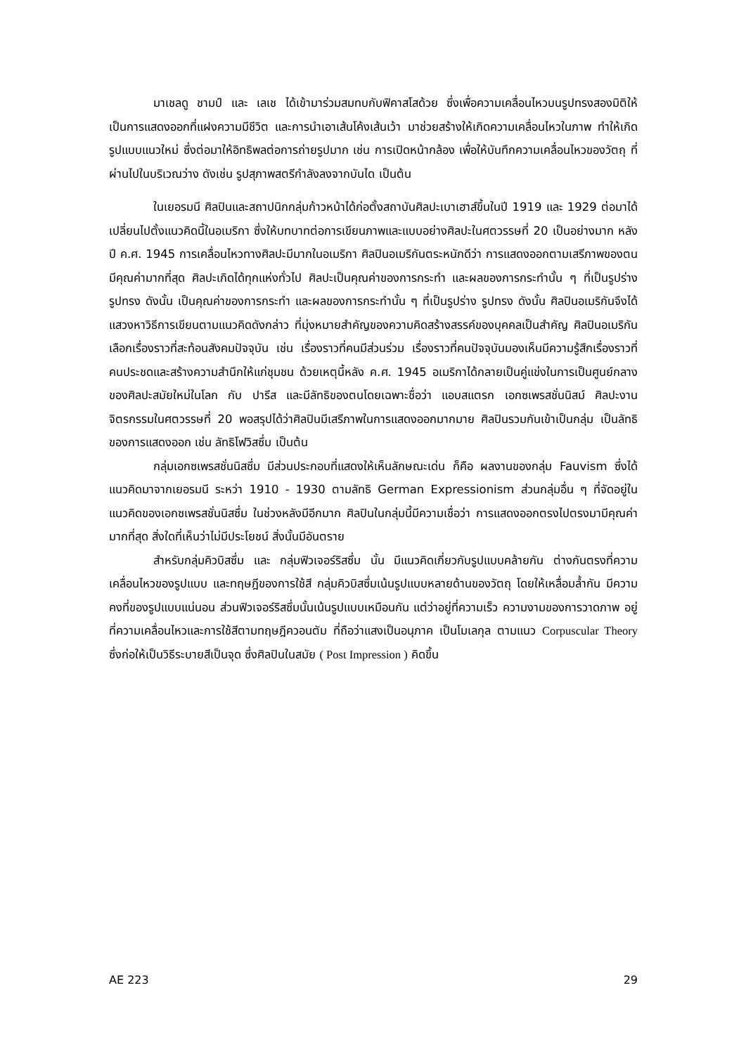มาเชลดู ชามป์ และ เลเช ได้เข้ามาร่วมสมทบกับฟิคาสโสด้วย ซึ่งเพื่อความเคลื่อนไหวบนรูปทรงสองมิติให้เป็นการแสดงออกที่แฝงความมีชีวิต และการนำเอาเส้นโค้งเส้นเว้า มาช่วยสร้างให้เกิดความเคลื่อนไหวในภาพ ทำให้เกิดรูปแบบแนวใหม่ ซึ่งต่อมาให้อิทธิพลต่อการถ่ายรูปมาก เช่น การเปิดหน้ากล้อง เพื่อให้บันทึกความเคลื่อนไหวของวัตถุ ที่ผ่านไปในบริเวณว่าง ดังเช่น รูปสุภาพสตรีกำลังลงจากบันได เป็นต้น
ในเยอรมนี ศิลปินและสถาปนิกกลุ่มก้าวหน้าได้ก่อตั้งสถาบันศิลปะเบาเฮาส์ขึ้นในปี 1919 และ 1929 ต่อมาได้เปลี่ยนไปตั้งแนวคิดนี้ในอเมริกา ซึ่งให้บทบาทต่อการเขียนภาพและแบบอย่างศิลปะในศตวรรษที่ 20 เป็นอย่างมาก หลังปี ค.ศ. 1945 การเคลื่อนไหวทางศิลปะมีมากในอเมริกา ศิลปินอเมริกันตระหนักดีว่า การแสดงออกตามเสรีภาพของตนมีคุณค่ามากที่สุด ศิลปะเกิดได้ทุกแห่งทั่วไป ศิลปะเป็นคุณค่าของการกระทำ และผลของการกระทำนั้น ๆ ที่เป็นรูปร่าง รูปทรง ดังนั้น เป็นคุณค่าของการกระทำ และผลของการกระทำนั้น ๆ ที่เป็นรูปร่าง รูปทรง ดังนั้น ศิลปินอเมริกันจึงได้แสวงหาวิธีการเขียนตามแนวคิดดังกล่าว ที่มุ่งหมายสำคัญของความคิดสร้างสรรค์ของบุคคลเป็นสำคัญ ศิลปินอเมริกันเลือกเรื่องราวที่สะท้อนสังคมปัจจุบัน เช่น เรื่องราวที่คนมีส่วนร่วม เรื่องราวที่คนปัจจุบันมองเห็นมีความรู้สึกเรื่องราวที่คนประชดและสร้างความสำนึกให้แก่ชุมชน ด้วยเหตุนี้หลัง ค.ศ. 1945 อเมริกาได้กลายเป็นคู่แข่งในการเป็นศูนย์กลางของศิลปะสมัยใหม่ในโลก กับ ปารีส และมีลัทธิของตนโดยเฉพาะชื่อว่า แอบสแตรก เอกซเพรสชั่นนิสม์ ศิลปะงานจิตรกรรมในศตวรรษที่ 20 พอสรุปได้ว่าศิลปินมีเสรีภาพในการแสดงออกมากมาย ศิลปินรวมกันเข้าเป็นกลุ่ม เป็นลัทธิของการแสดงออก เช่น ลัทธิโฟวิสซึ่ม เป็นต้น
กลุ่มเอกซเพรสชั่นนิสซึ่ม มีส่วนประกอบที่แสดงให้เห็นลักษณะเด่น ก็คือ ผลงานของกลุ่ม Fauvism ซึ่งได้แนวคิดมาจากเยอรมนี ระหว่า 1910 - 1930 ตามลัทธิ German Expressionism ส่วนกลุ่มอื่น ๆ ที่จัดอยู่ในแนวคิดของเอกซเพรสชั่นนิสซึ่ม ในช่วงหลังมีอีกมาก ศิลปินในกลุ่มนี้มีความเชื่อว่า การแสดงออกตรงไปตรงมามีคุณค่ามากที่สุด สิ่งใดที่เห็นว่าไม่มีประโยชน์ สิ่งนั้นมีอันตราย
สำหรับกลุ่มคิวบิสซึ่ม และ กลุ่มฟิวเจอร์ริสซึ่ม นั้น มีแนวคิดเกี่ยวกับรูปแบบคล้ายกัน ต่างกันตรงที่ความเคลื่อนไหวของรูปแบบ และทฤษฎีของการใช้สี กลุ่มคิวบิสซึ่มเน้นรูปแบบหลายด้านของวัตถุ โดยให้เหลื่อมล้ำกัน มีความคงที่ของรูปแบบแน่นอน ส่วนฟิวเจอร์ริสซึ่มนั้นเน้นรูปแบบเหมือนกัน แต่ว่าอยู่ที่ความเร็ว ความงามของการวาดภาพ อยู่ที่ความเคลื่อนไหวและการใช้สีตามทฤษฎีควอนตัม ที่ถือว่าแสงเป็นอนุภาค เป็นโมเลกุล ตามแนว Corpuscular Theory ซึ่งก่อให้เป็นวิธีระบายสีเป็นจุด ซึ่งศิลปินในสมัย ( Post Impression ) คิดขึ้น
AE 223 29